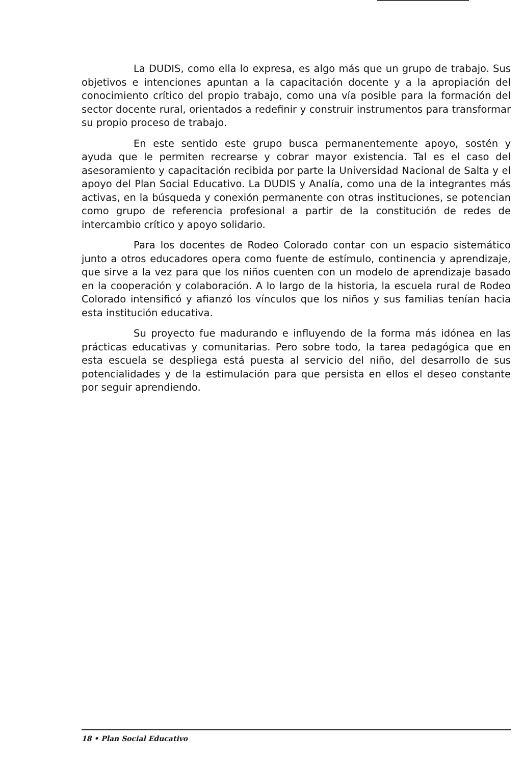La DUDIS, como ella lo expresa, es algo más que un grupo de trabajo. Sus objetivos e intenciones apuntan a la capacitación docente y a la apropiación del conocimiento crítico del propio trabajo, como una vía posible para la formación del sector docente rural, orientados a redefinir y construir instrumentos para transformar su propio proceso de trabajo.
En este sentido este grupo busca permanentemente apoyo, sostén y ayuda que le permiten recrearse y cobrar mayor existencia. Tal es el caso del asesoramiento y capacitación recibida por parte la Universidad Nacional de Salta y el apoyo del Plan Social Educativo. La DUDIS y Analía, como una de la integrantes más activas, en la búsqueda y conexión permanente con otras instituciones, se potencian como grupo de referencia profesional a partir de la constitución de redes de intercambio crítico y apoyo solidario.
Para los docentes de Rodeo Colorado contar con un espacio sistemático junto a otros educadores opera como fuente de estímulo, continencia y aprendizaje, que sirve a la vez para que los niños cuenten con un modelo de aprendizaje basado en la cooperación y colaboración. A lo largo de la historia, la escuela rural de Rodeo Colorado intensificó y afianzó los vínculos que los niños y sus familias tenían hacia esta institución educativa.
Su proyecto fue madurando e influyendo de la forma más idónea en las prácticas educativas y comunitarias. Pero sobre todo, la tarea pedagógica que en esta escuela se despliega está puesta al servicio del niño, del desarrollo de sus potencialidades y de la estimulación para que persista en ellos el deseo constante por seguir aprendiendo.
18 • Plan Social Educativo